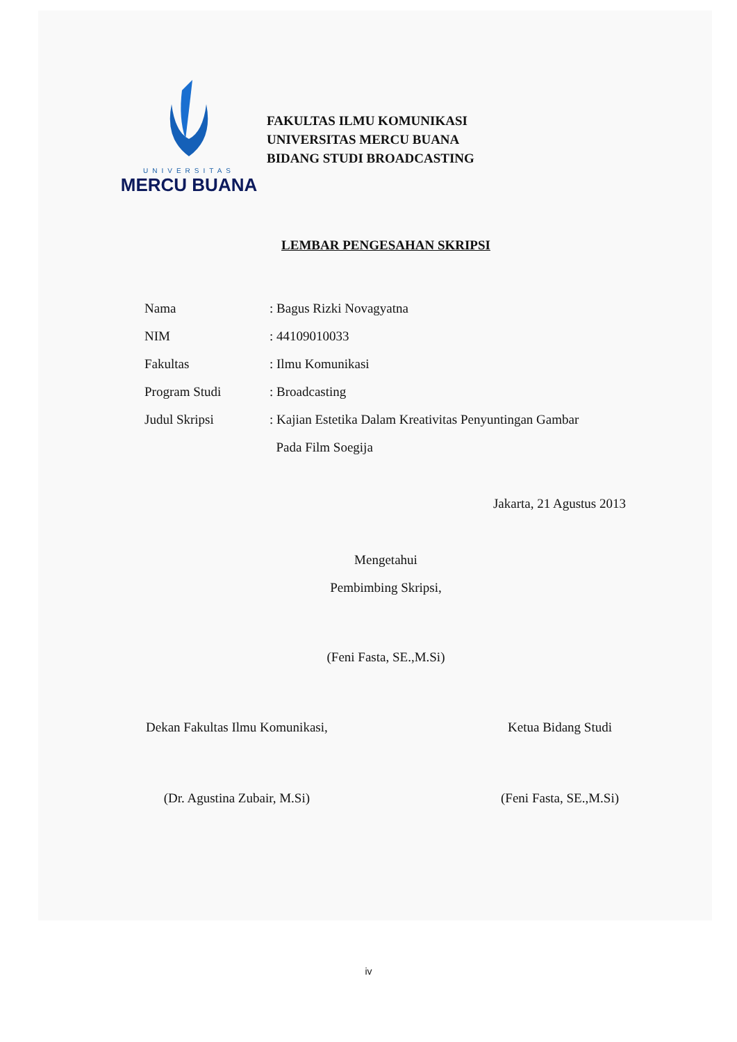UNIVERSITAS
MERCU BUANA
FAKULTAS ILMU KOMUNIKASI
UNIVERSITAS MERCU BUANA
BIDANG STUDI BROADCASTING
LEMBAR PENGESAHAN SKRIPSI
Nama : Bagus Rizki Novagyatna
NIM : 44109010033
Fakultas : Ilmu Komunikasi
Program Studi : Broadcasting
Judul Skripsi : Kajian Estetika Dalam Kreativitas Penyuntingan Gambar
Pada Film Soegija
Jakarta, 21 Agustus 2013
Mengetahui
Pembimbing Skripsi,
(Feni Fasta, SE.,M.Si)
Dekan Fakultas Ilmu Komunikasi,
(Dr. Agustina Zubair, M.Si)
Ketua Bidang Studi
(Feni Fasta, SE.,M.Si)
iv